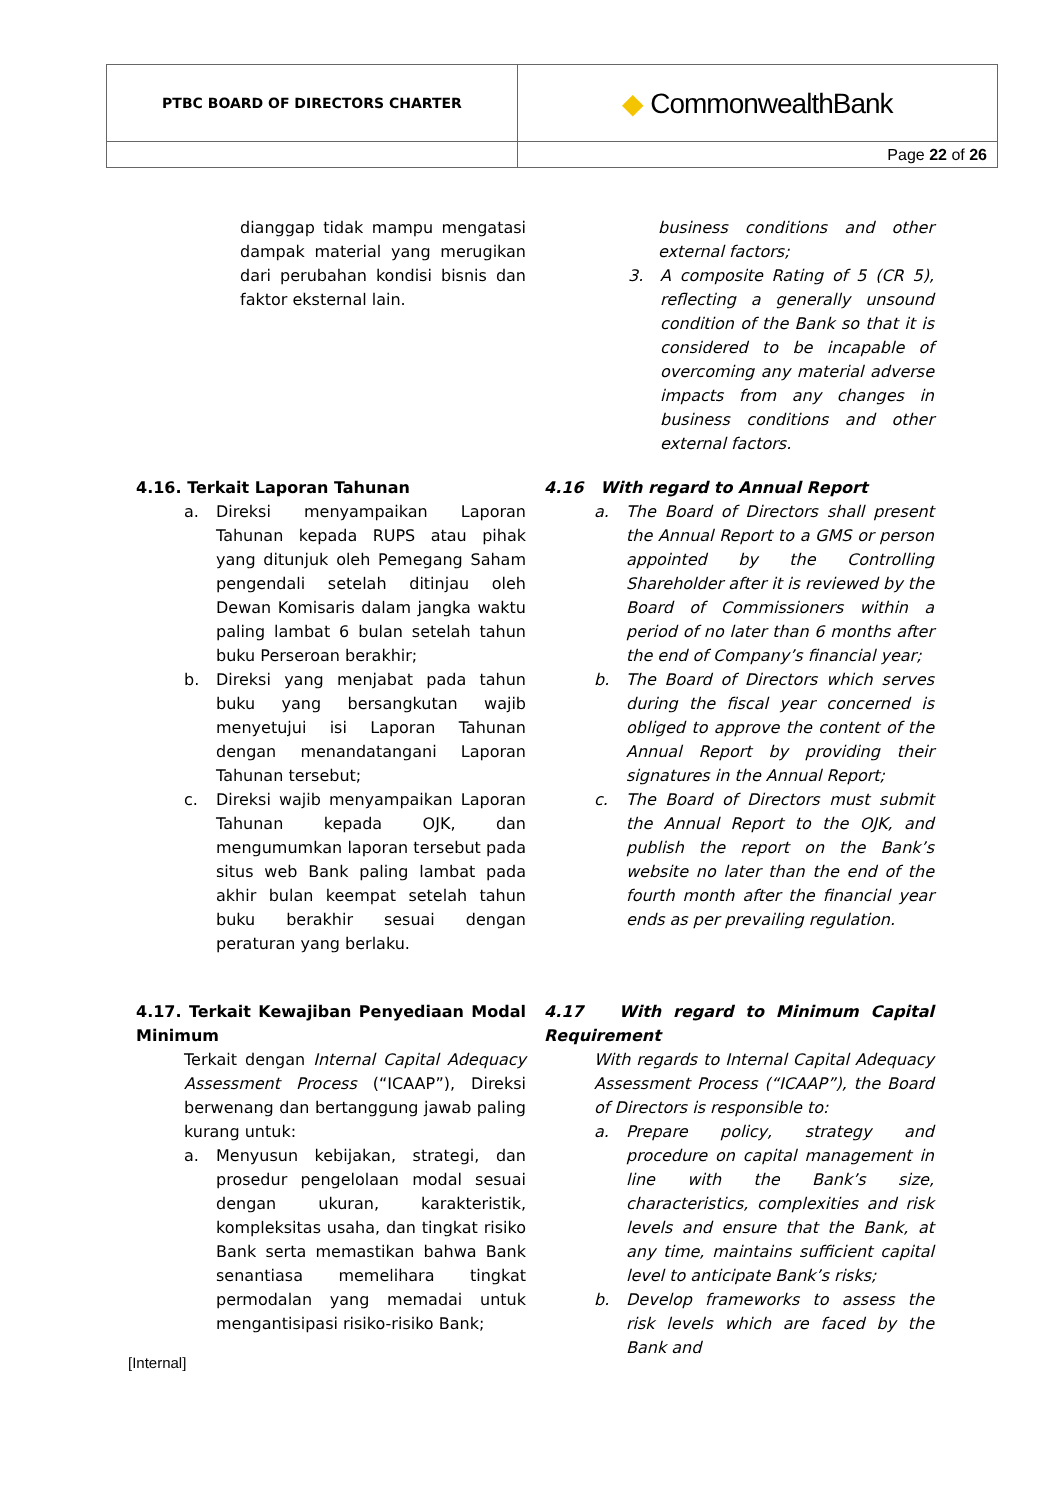| PTBC BOARD OF DIRECTORS CHARTER | ◆ CommonwealthBank |
| | Page 22 of 26 |
dianggap tidak mampu mengatasi dampak material yang merugikan dari perubahan kondisi bisnis dan faktor eksternal lain.
business conditions and other external factors;
3. A composite Rating of 5 (CR 5), reflecting a generally unsound condition of the Bank so that it is considered to be incapable of overcoming any material adverse impacts from any changes in business conditions and other external factors.
4.16. Terkait Laporan Tahunan
a. Direksi menyampaikan Laporan Tahunan kepada RUPS atau pihak yang ditunjuk oleh Pemegang Saham pengendali setelah ditinjau oleh Dewan Komisaris dalam jangka waktu paling lambat 6 bulan setelah tahun buku Perseroan berakhir;
b. Direksi yang menjabat pada tahun buku yang bersangkutan wajib menyetujui isi Laporan Tahunan dengan menandatangani Laporan Tahunan tersebut;
c. Direksi wajib menyampaikan Laporan Tahunan kepada OJK, dan mengumumkan laporan tersebut pada situs web Bank paling lambat pada akhir bulan keempat setelah tahun buku berakhir sesuai dengan peraturan yang berlaku.
4.16 With regard to Annual Report
a. The Board of Directors shall present the Annual Report to a GMS or person appointed by the Controlling Shareholder after it is reviewed by the Board of Commissioners within a period of no later than 6 months after the end of Company’s financial year;
b. The Board of Directors which serves during the fiscal year concerned is obliged to approve the content of the Annual Report by providing their signatures in the Annual Report;
c. The Board of Directors must submit the Annual Report to the OJK, and publish the report on the Bank’s website no later than the end of the fourth month after the financial year ends as per prevailing regulation.
4.17. Terkait Kewajiban Penyediaan Modal Minimum
Terkait dengan Internal Capital Adequacy Assessment Process (“ICAAP”), Direksi berwenang dan bertanggung jawab paling kurang untuk:
a. Menyusun kebijakan, strategi, dan prosedur pengelolaan modal sesuai dengan ukuran, karakteristik, kompleksitas usaha, dan tingkat risiko Bank serta memastikan bahwa Bank senantiasa memelihara tingkat permodalan yang memadai untuk mengantisipasi risiko-risiko Bank;
4.17 With regard to Minimum Capital Requirement
With regards to Internal Capital Adequacy Assessment Process (“ICAAP”), the Board of Directors is responsible to:
a. Prepare policy, strategy and procedure on capital management in line with the Bank’s size, characteristics, complexities and risk levels and ensure that the Bank, at any time, maintains sufficient capital level to anticipate Bank’s risks;
b. Develop frameworks to assess the risk levels which are faced by the Bank and
[Internal]